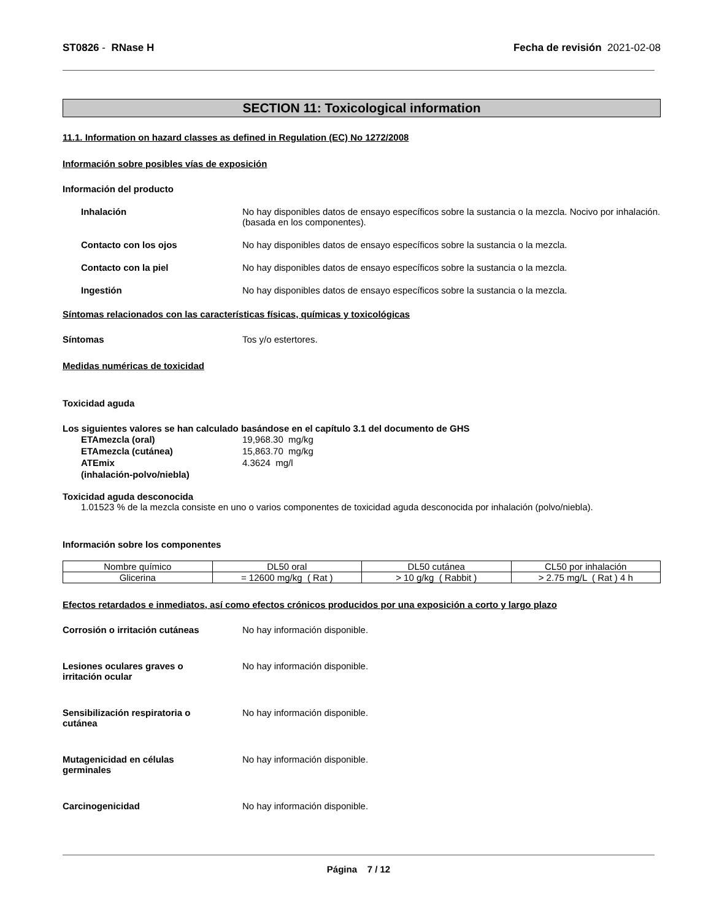ST0826 - RNase H Fecha de revisión 2021-02-08
SECTION 11: Toxicological information
11.1. Information on hazard classes as defined in Regulation (EC) No 1272/2008
Información sobre posibles vías de exposición
Información del producto
Inhalación No hay disponibles datos de ensayo específicos sobre la sustancia o la mezcla. Nocivo por inhalación. (basada en los componentes).
Contacto con los ojos No hay disponibles datos de ensayo específicos sobre la sustancia o la mezcla.
Contacto con la piel No hay disponibles datos de ensayo específicos sobre la sustancia o la mezcla.
Ingestión No hay disponibles datos de ensayo específicos sobre la sustancia o la mezcla.
Síntomas relacionados con las características físicas, químicas y toxicológicas
Síntomas Tos y/o estertores.
Medidas numéricas de toxicidad
Toxicidad aguda
Los siguientes valores se han calculado basándose en el capítulo 3.1 del documento de GHS
ETAmezcla (oral) 19,968.30 mg/kg
ETAmezcla (cutánea) 15,863.70 mg/kg
ATEmix
(inhalación-polvo/niebla)
4.3624 mg/l
Toxicidad aguda desconocida
1.01523 % de la mezcla consiste en uno o varios componentes de toxicidad aguda desconocida por inhalación (polvo/niebla).
Información sobre los componentes
| Nombre químico | DL50 oral | DL50 cutánea | CL50 por inhalación |
| --- | --- | --- | --- |
| Glicerina | = 12600 mg/kg ( Rat ) | > 10 g/kg ( Rabbit ) | > 2.75 mg/L ( Rat ) 4 h |
Efectos retardados e inmediatos, así como efectos crónicos producidos por una exposición a corto y largo plazo
Corrosión o irritación cutáneas No hay información disponible.
Lesiones oculares graves o
irritación ocular
No hay información disponible.
Sensibilización respiratoria o
cutánea
No hay información disponible.
Mutagenicidad en células
germinales
No hay información disponible.
Carcinogenicidad No hay información disponible.
Página 7 / 12